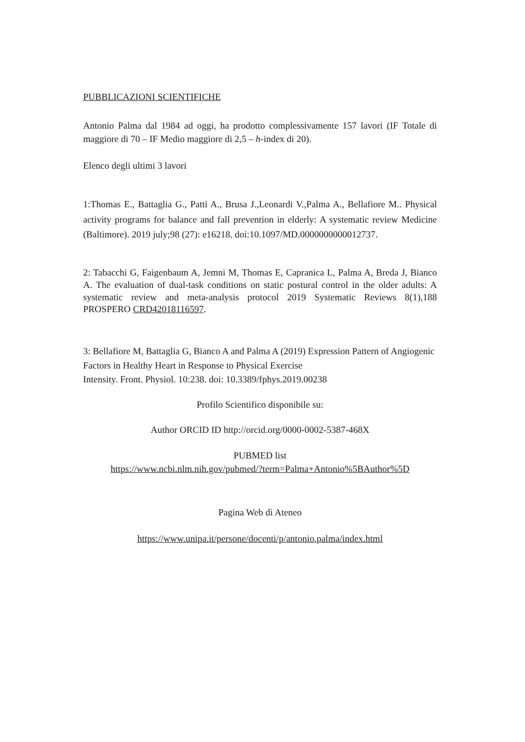PUBBLICAZIONI SCIENTIFICHE
Antonio Palma dal 1984 ad oggi, ha prodotto complessivamente 157 lavori (IF Totale di maggiore di 70 – IF Medio maggiore di 2,5 – h-index di 20).
Elenco degli ultimi 3 lavori
1:Thomas E., Battaglia G., Patti A., Brusa J.,Leonardi V.,Palma A., Bellafiore M.. Physical activity programs for balance and fall prevention in elderly: A systematic review Medicine (Baltimore). 2019 july;98 (27): e16218. doi:10.1097/MD.0000000000012737.
2: Tabacchi G, Faigenbaum A, Jemni M, Thomas E, Capranica L, Palma A, Breda J, Bianco A. The evaluation of dual-task conditions on static postural control in the older adults: A systematic review and meta-analysis protocol 2019 Systematic Reviews 8(1),188 PROSPERO CRD42018116597.
3: Bellafiore M, Battaglia G, Bianco A and Palma A (2019) Expression Pattern of Angiogenic Factors in Healthy Heart in Response to Physical Exercise
Intensity. Front. Physiol. 10:238. doi: 10.3389/fphys.2019.00238
Profilo Scientifico disponibile su:
Author ORCID ID http://orcid.org/0000-0002-5387-468X
PUBMED list
https://www.ncbi.nlm.nih.gov/pubmed/?term=Palma+Antonio%5BAuthor%5D
Pagina Web di Ateneo
https://www.unipa.it/persone/docenti/p/antonio.palma/index.html